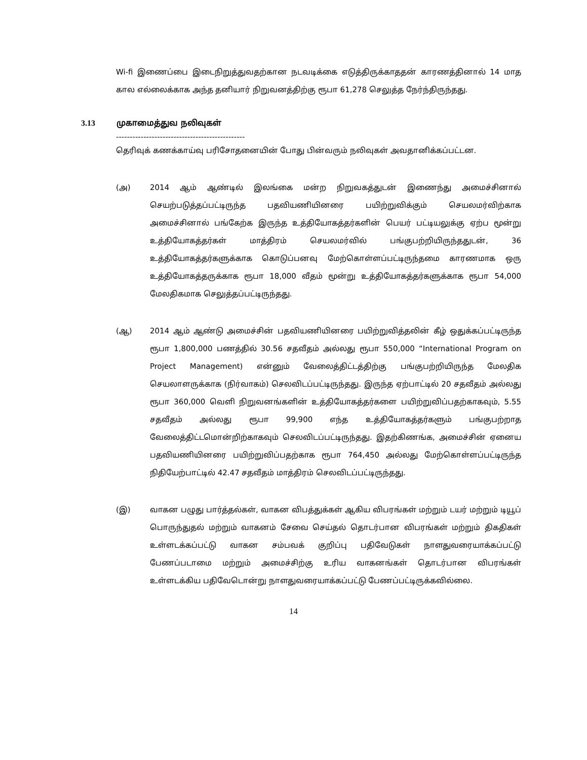Wi-fi இணைப்பை இடைநிறுத்துவதற்கான நடவடிக்கை எடுத்திருக்காததன் காரணத்தினால் 14 மாத கால எல்லைக்காக அந்த தனியார் நிறுவனத்திற்கு ரூபா 61,278 செலுத்த நேர்ந்திருந்தது.
3.13 முகாமைத்துவ நலிவுகள்
-----------------------------------------------
தெரிவுக் கணக்காய்வு பரிசோதனையின் போது பின்வரும் நலிவுகள் அவதானிக்கப்பட்டன.
(அ) 2014 ஆம் ஆண்டில் இலங்கை மன்ற நிறுவகத்துடன் இணைந்து அமைச்சினால் செயற்படுத்தப்பட்டிருந்த பதவியணியினரை பயிற்றுவிக்கும் செயலமர்விற்காக அமைச்சினால் பங்கேற்க இருந்த உத்தியோகத்தர்களின் பெயர் பட்டியலுக்கு ஏற்ப மூன்று உத்தியோகத்தர்கள் மாத்திரம் செயலமர்வில் பங்குபற்றியிருந்ததுடன், 36 உத்தியோகத்தர்களுக்காக கொடுப்பனவு மேற்கொள்ளப்பட்டிருந்தமை காரணமாக ஒரு உத்தியோகத்தருக்காக ரூபா 18,000 வீதம் மூன்று உத்தியோகத்தர்களுக்காக ரூபா 54,000 மேலதிகமாக செலுத்தப்பட்டிருந்தது.
(ஆ) 2014 ஆம் ஆண்டு அமைச்சின் பதவியணியினரை பயிற்றுவித்தலின் கீழ் ஒதுக்கப்பட்டிருந்த ரூபா 1,800,000 பணத்தில் 30.56 சதவீதம் அல்லது ரூபா 550,000 “International Program on Project Management) என்னும் வேலைத்திட்டத்திற்கு பங்குபற்றியிருந்த மேலதிக செயலாளருக்காக (நிர்வாகம்) செலவிடப்பட்டிருந்தது. இருந்த ஏற்பாட்டில் 20 சதவீதம் அல்லது ரூபா 360,000 வெளி நிறுவனங்களின் உத்தியோகத்தர்களை பயிற்றுவிப்பதற்காகவும், 5.55 சதவீதம் அல்லது ரூபா 99,900 எந்த உத்தியோகத்தர்களும் பங்குபற்றாத வேலைத்திட்டமொன்றிற்காகவும் செலவிடப்பட்டிருந்தது. இதற்கிணங்க, அமைச்சின் ஏனைய பதவியணியினரை பயிற்றுவிப்பதற்காக ரூபா 764,450 அல்லது மேற்கொள்ளப்பட்டிருந்த நிதியேற்பாட்டில் 42.47 சதவீதம் மாத்திரம் செலவிடப்பட்டிருந்தது.
(இ) வாகன பழுது பார்த்தல்கள், வாகன விபத்துக்கள் ஆகிய விபரங்கள் மற்றும் டயர் மற்றும் டியூப் பொருந்துதல் மற்றும் வாகனம் சேவை செய்தல் தொடர்பான விபரங்கள் மற்றும் திகதிகள் உள்ளடக்கப்பட்டு வாகன சம்பவக் குறிப்பு பதிவேடுகள் நாளதுவரையாக்கப்பட்டு பேணப்படாமை மற்றும் அமைச்சிற்கு உரிய வாகனங்கள் தொடர்பான விபரங்கள் உள்ளடக்கிய பதிவேடொன்று நாளதுவரையாக்கப்பட்டு பேணப்பட்டிருக்கவில்லை.
14